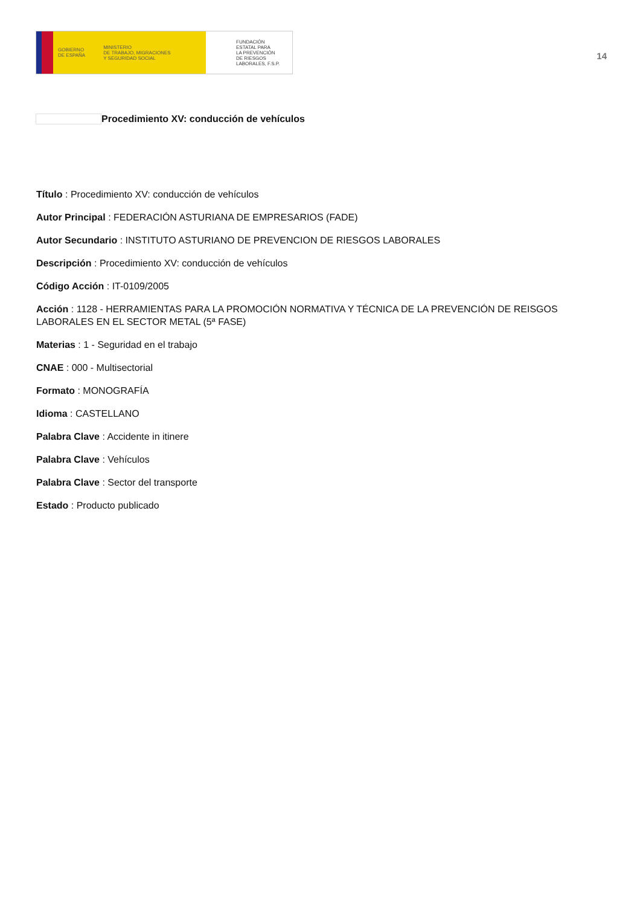GOBIERNO
DE ESPAÑA
MINISTERIO
DE TRABAJO, MIGRACIONES
Y SEGURIDAD SOCIAL
FUNDACIÓN
ESTATAL PARA
LA PREVENCIÓN
DE RIESGOS
LABORALES, F.S.P.
14
Procedimiento XV: conducción de vehículos
Título : Procedimiento XV: conducción de vehículos
Autor Principal : FEDERACIÓN ASTURIANA DE EMPRESARIOS (FADE)
Autor Secundario : INSTITUTO ASTURIANO DE PREVENCION DE RIESGOS LABORALES
Descripción : Procedimiento XV: conducción de vehículos
Código Acción : IT-0109/2005
Acción : 1128 - HERRAMIENTAS PARA LA PROMOCIÓN NORMATIVA Y TÉCNICA DE LA PREVENCIÓN DE REISGOS LABORALES EN EL SECTOR METAL (5ª FASE)
Materias : 1 - Seguridad en el trabajo
CNAE : 000 - Multisectorial
Formato : MONOGRAFÍA
Idioma : CASTELLANO
Palabra Clave : Accidente in itinere
Palabra Clave : Vehículos
Palabra Clave : Sector del transporte
Estado : Producto publicado